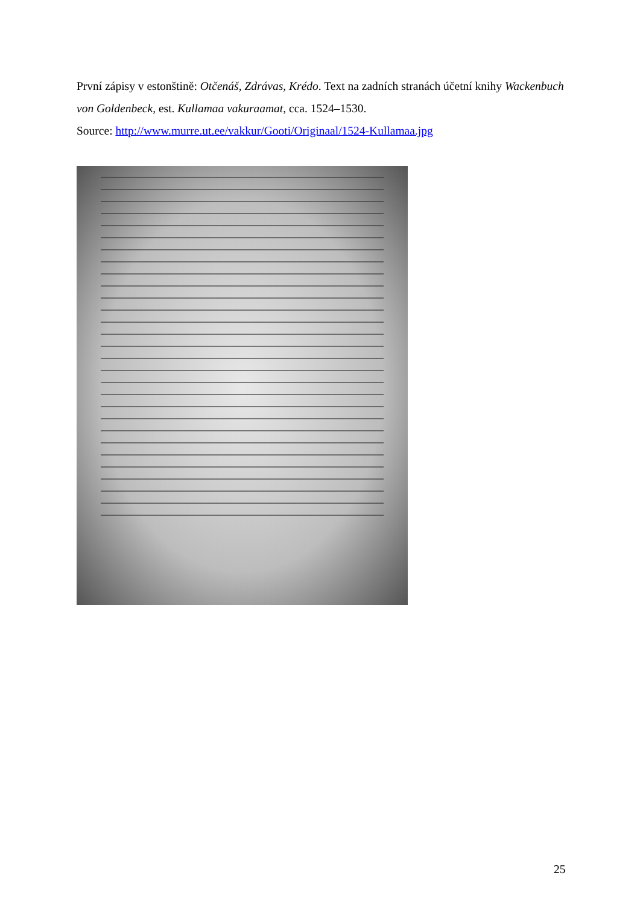První zápisy v estonštině: Otčenáš, Zdrávas, Krédo. Text na zadních stranách účetní knihy Wackenbuch von Goldenbeck, est. Kullamaa vakuraamat, cca. 1524–1530.
Source: http://www.murre.ut.ee/vakkur/Gooti/Originaal/1524-Kullamaa.jpg
25